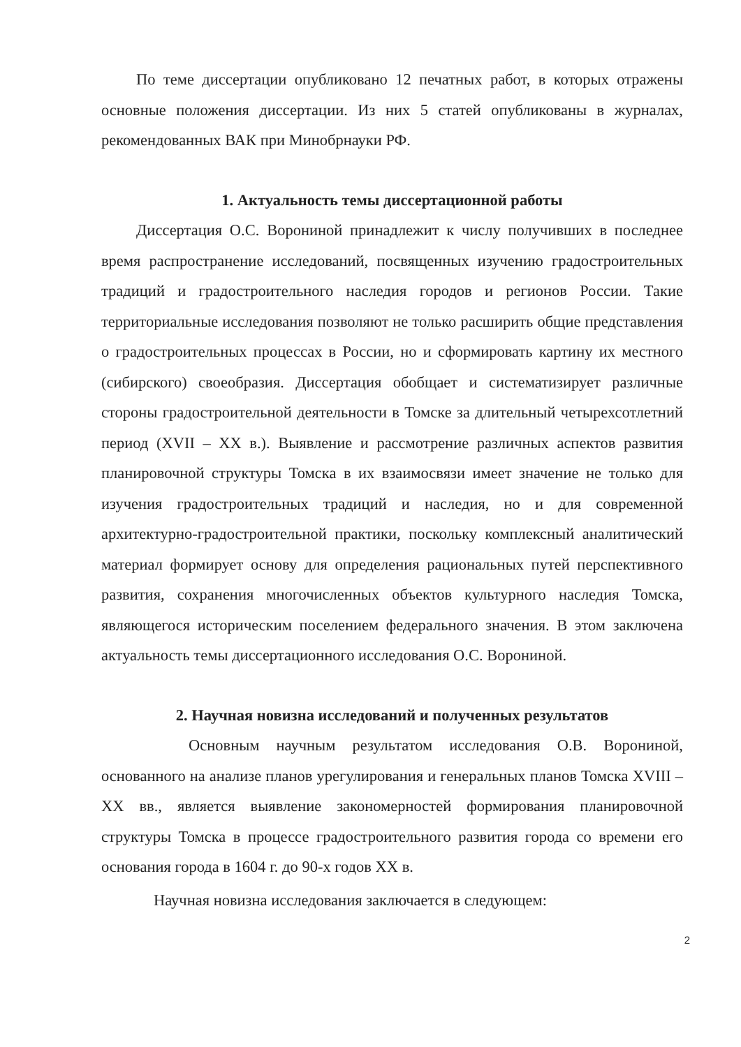По теме диссертации опубликовано 12 печатных работ, в которых отражены основные положения диссертации. Из них 5 статей опубликованы в журналах, рекомендованных ВАК при Минобрнауки РФ.
1. Актуальность темы диссертационной работы
Диссертация О.С. Ворониной принадлежит к числу получивших в последнее время распространение исследований, посвященных изучению градостроительных традиций и градостроительного наследия городов и регионов России. Такие территориальные исследования позволяют не только расширить общие представления о градостроительных процессах в России, но и сформировать картину их местного (сибирского) своеобразия. Диссертация обобщает и систематизирует различные стороны градостроительной деятельности в Томске за длительный четырехсотлетний период (XVII – XX в.). Выявление и рассмотрение различных аспектов развития планировочной структуры Томска в их взаимосвязи имеет значение не только для изучения градостроительных традиций и наследия, но и для современной архитектурно-градостроительной практики, поскольку комплексный аналитический материал формирует основу для определения рациональных путей перспективного развития, сохранения многочисленных объектов культурного наследия Томска, являющегося историческим поселением федерального значения. В этом заключена актуальность темы диссертационного исследования О.С. Ворониной.
2. Научная новизна исследований и полученных результатов
Основным научным результатом исследования О.В. Ворониной, основанного на анализе планов урегулирования и генеральных планов Томска XVIII – XX вв., является выявление закономерностей формирования планировочной структуры Томска в процессе градостроительного развития города со времени его основания города в 1604 г. до 90-х годов XX в.
Научная новизна исследования заключается в следующем:
2